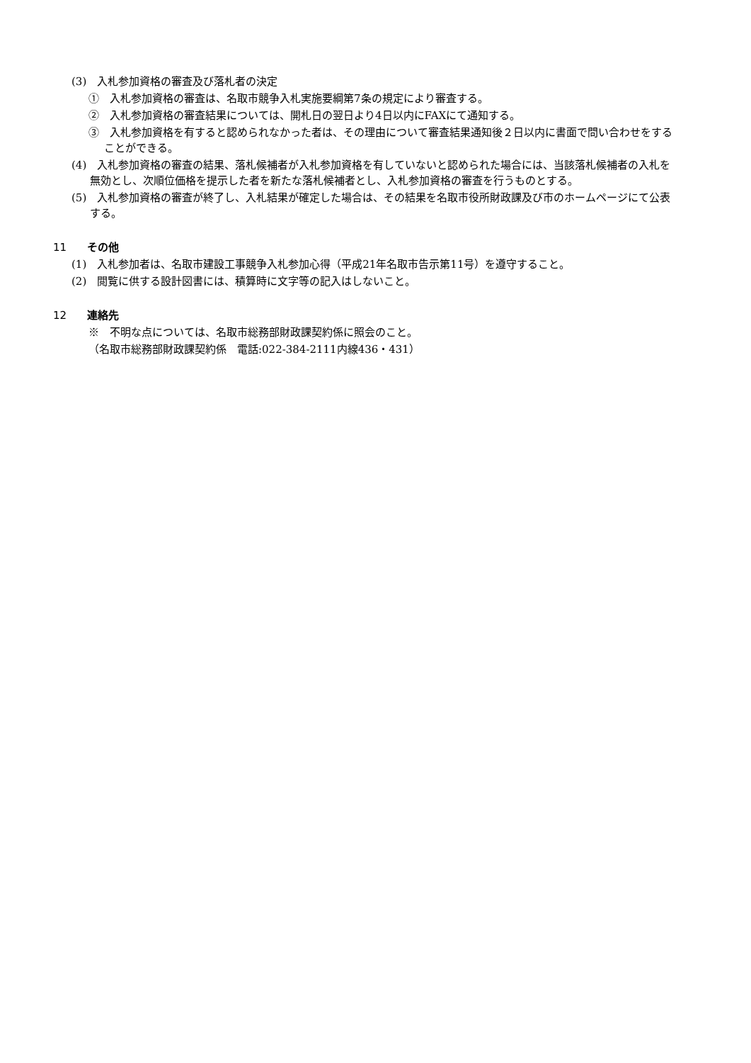(3)　入札参加資格の審査及び落札者の決定
①　入札参加資格の審査は、名取市競争入札実施要綱第7条の規定により審査する。
②　入札参加資格の審査結果については、開札日の翌日より4日以内にFAXにて通知する。
③　入札参加資格を有すると認められなかった者は、その理由について審査結果通知後２日以内に書面で問い合わせをすることができる。
(4)　入札参加資格の審査の結果、落札候補者が入札参加資格を有していないと認められた場合には、当該落札候補者の入札を無効とし、次順位価格を提示した者を新たな落札候補者とし、入札参加資格の審査を行うものとする。
(5)　入札参加資格の審査が終了し、入札結果が確定した場合は、その結果を名取市役所財政課及び市のホームページにて公表する。
11 その他
(1)　入札参加者は、名取市建設工事競争入札参加心得（平成21年名取市告示第11号）を遵守すること。
(2)　閲覧に供する設計図書には、積算時に文字等の記入はしないこと。
12 連絡先
※　不明な点については、名取市総務部財政課契約係に照会のこと。
（名取市総務部財政課契約係　電話:022-384-2111内線436・431）